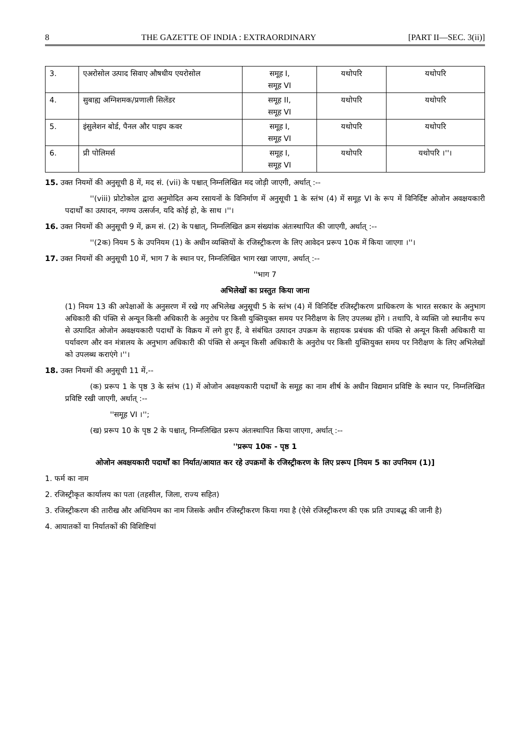8 THE GAZETTE OF INDIA : EXTRAORDINARY [PART II—SEC. 3(ii)]
| 3. | एअरोसोल उत्पाद सिवाए औषधीय एयरोसोल | समूह I, समूह VI | यथोपरि | यथोपरि |
| 4. | सुबाह्य अग्निशमक/प्रणाली सिलेंडर | समूह II, समूह VI | यथोपरि | यथोपरि |
| 5. | इंसुलेशन बोर्ड, पैनल और पाइप कवर | समूह I, समूह VI | यथोपरि | यथोपरि |
| 6. | प्री पोलिमर्स | समूह I, समूह VI | यथोपरि | यथोपरि ।''। |
15. उक्त नियमों की अनुसूची 8 में, मद सं. (vii) के पश्चात् निम्नलिखित मद जोड़ी जाएगी, अर्थात् :--
''(viii) प्रोटोकोल द्वारा अनुमोदित अन्य रसायनों के विनिर्माण में अनुसूची 1 के स्तंभ (4) में समूह VI के रूप में विनिर्दिष्ट ओजोन अवक्षयकारी पदार्थों का उत्पादन, नगण्य उत्सर्जन, यदि कोई हो, के साथ ।''।
16. उक्त नियमों की अनुसूची 9 में, क्रम सं. (2) के पश्चात्, निम्नलिखित क्रम संख्यांक अंतःस्थापित की जाएगी, अर्थात् :--
''(2क) नियम 5 के उपनियम (1) के अधीन व्यक्तियों के रजिस्ट्रीकरण के लिए आवेदन प्ररूप 10क में किया जाएगा ।''।
17. उक्त नियमों की अनुसूची 10 में, भाग 7 के स्थान पर, निम्नलिखित भाग रखा जाएगा, अर्थात् :--
''भाग 7
अभिलेखों का प्रस्तुत किया जाना
(1) नियम 13 की अपेक्षाओं के अनुसरण में रखे गए अभिलेख अनुसूची 5 के स्तंभ (4) में विनिर्दिष्ट रजिस्ट्रीकरण प्राधिकरण के भारत सरकार के अनुभाग अधिकारी की पंक्ति से अन्यून किसी अधिकारी के अनुरोध पर किसी युक्तियुक्त समय पर निरीक्षण के लिए उपलब्ध होंगे । तथापि, वे व्यक्ति जो स्थानीय रूप से उत्पादित ओजोन अवक्षयकारी पदार्थों के विक्रय में लगे हुए हैं, वे संबंधित उत्पादन उपक्रम के सहायक प्रबंधक की पंक्ति से अन्यून किसी अधिकारी या पर्यावरण और वन मंत्रालय के अनुभाग अधिकारी की पंक्ति से अन्यून किसी अधिकारी के अनुरोध पर किसी युक्तियुक्त समय पर निरीक्षण के लिए अभिलेखों को उपलब्ध कराएंगे ।''।
18. उक्त नियमों की अनुसूची 11 में,--
(क) प्ररूप 1 के पृष्ठ 3 के स्तंभ (1) में ओजोन अवक्षयकारी पदार्थों के समूह का नाम शीर्ष के अधीन विद्यमान प्रविष्टि के स्थान पर, निम्नलिखित प्रविष्टि रखी जाएगी, अर्थात् :--
''समूह VI ।'';
(ख) प्ररूप 10 के पृष्ठ 2 के पश्चात्, निम्नलिखित प्ररूप अंतःस्थापित किया जाएगा, अर्थात् :--
''प्ररूप 10क - पृष्ठ 1
ओजोन अवक्षयकारी पदार्थों का निर्यात/आयात कर रहे उपक्रमों के रजिस्ट्रीकरण के लिए प्ररूप [नियम 5 का उपनियम (1)]
1. फर्म का नाम
2. रजिस्ट्रीकृत कार्यालय का पता (तहसील, जिला, राज्य सहित)
3. रजिस्ट्रीकरण की तारीख और अधिनियम का नाम जिसके अधीन रजिस्ट्रीकरण किया गया है (ऐसे रजिस्ट्रीकरण की एक प्रति उपाबद्ध की जानी है)
4. आयातकों या निर्यातकों की विशिष्टियां